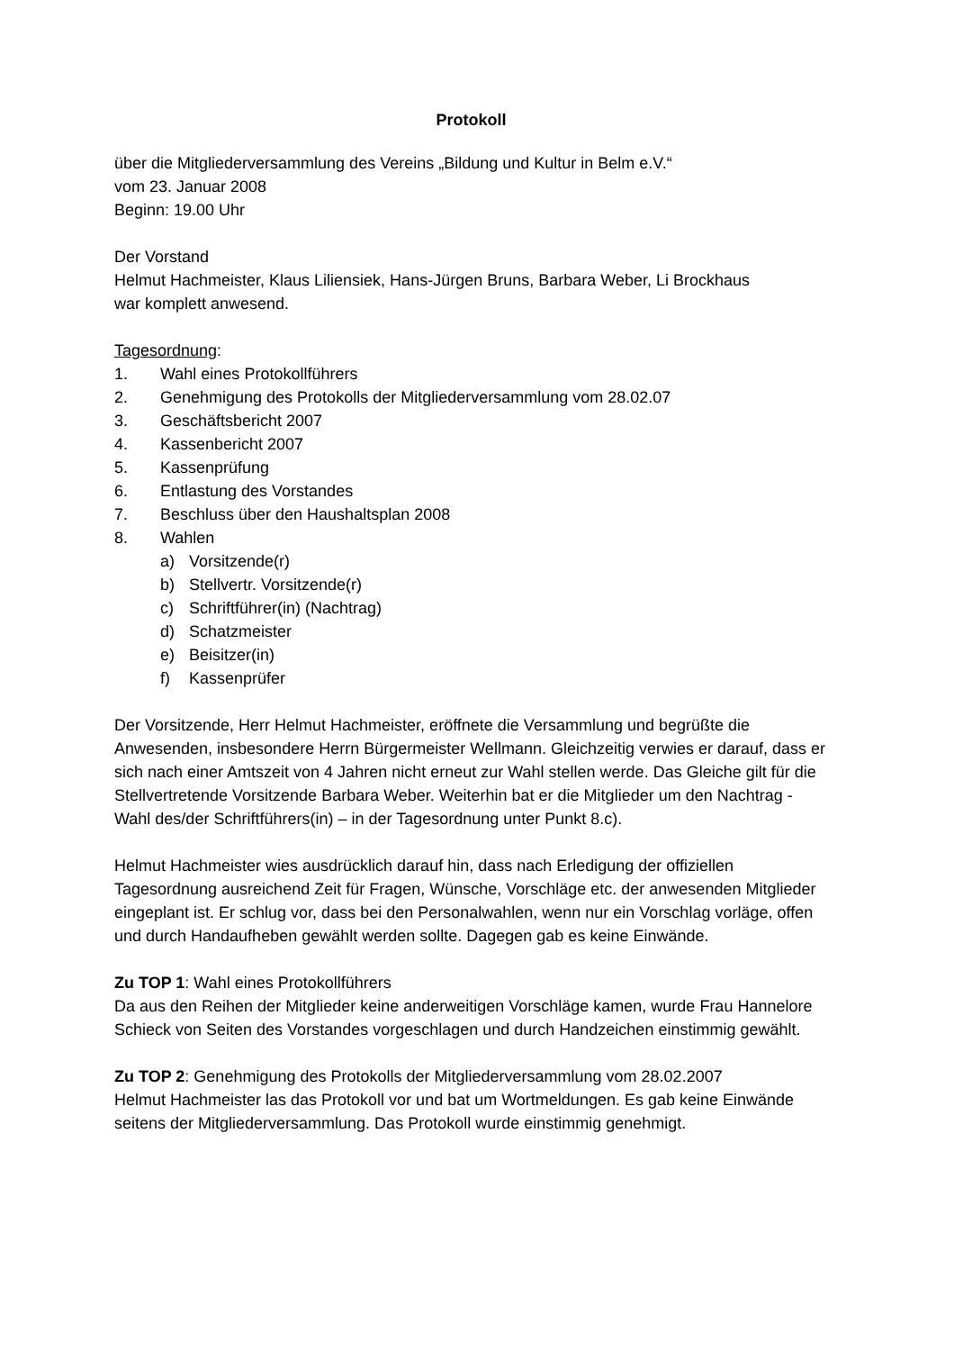Protokoll
über die Mitgliederversammlung des Vereins „Bildung und Kultur in Belm e.V.“
vom 23. Januar 2008
Beginn: 19.00 Uhr
Der Vorstand
Helmut Hachmeister, Klaus Liliensiek, Hans-Jürgen Bruns, Barbara Weber, Li Brockhaus
war komplett anwesend.
Tagesordnung:
1. Wahl eines Protokollführers
2. Genehmigung des Protokolls der Mitgliederversammlung vom 28.02.07
3. Geschäftsbericht 2007
4. Kassenbericht 2007
5. Kassenprüfung
6. Entlastung des Vorstandes
7. Beschluss über den Haushaltsplan 2008
8. Wahlen
a) Vorsitzende(r)
b) Stellvertr. Vorsitzende(r)
c) Schriftführer(in) (Nachtrag)
d) Schatzmeister
e) Beisitzer(in)
f) Kassenprüfer
Der Vorsitzende, Herr Helmut Hachmeister, eröffnete die Versammlung und begrüßte die Anwesenden, insbesondere Herrn Bürgermeister Wellmann. Gleichzeitig verwies er darauf, dass er sich nach einer Amtszeit von 4 Jahren nicht erneut zur Wahl stellen werde. Das Gleiche gilt für die Stellvertretende Vorsitzende Barbara Weber. Weiterhin bat er die Mitglieder um den Nachtrag - Wahl des/der Schriftführers(in) – in der Tagesordnung unter Punkt 8.c).
Helmut Hachmeister wies ausdrücklich darauf hin, dass nach Erledigung der offiziellen Tagesordnung ausreichend Zeit für Fragen, Wünsche, Vorschläge etc. der anwesenden Mitglieder eingeplant ist. Er schlug vor, dass bei den Personalwahlen, wenn nur ein Vorschlag vorläge, offen und durch Handaufheben gewählt werden sollte. Dagegen gab es keine Einwände.
Zu TOP 1: Wahl eines Protokollführers
Da aus den Reihen der Mitglieder keine anderweitigen Vorschläge kamen, wurde Frau Hannelore Schieck von Seiten des Vorstandes vorgeschlagen und durch Handzeichen einstimmig gewählt.
Zu TOP 2: Genehmigung des Protokolls der Mitgliederversammlung vom 28.02.2007
Helmut Hachmeister las das Protokoll vor und bat um Wortmeldungen. Es gab keine Einwände seitens der Mitgliederversammlung. Das Protokoll wurde einstimmig genehmigt.